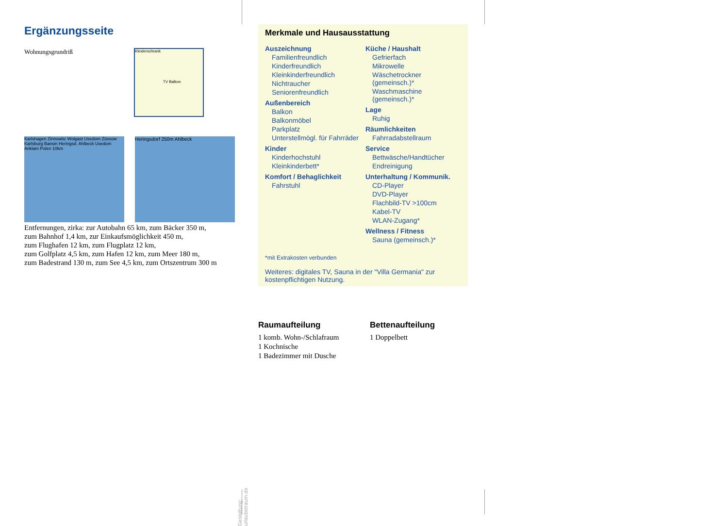Ergänzungsseite
Wohnungsgrundriß
Kleiderschrank
TV Balkon
Karlshagen Zinnowitz Wolgast Usedom Züssow Karlsburg Bansin Heringsd. Ahlbeck Usedom Anklam Polen 10km
Heringsdorf 250m Ahlbeck
Entfernungen, zirka: zur Autobahn 65 km, zum Bäcker 350 m,
zum Bahnhof 1,4 km, zur Einkaufsmöglichkeit 450 m,
zum Flughafen 12 km, zum Flugplatz 12 km,
zum Golfplatz 4,5 km, zum Hafen 12 km, zum Meer 180 m,
zum Badestrand 130 m, zum See 4,5 km, zum Ortszentrum 300 m
Merkmale und Hausausstattung
Auszeichnung
Familienfreundlich
Kinderfreundlich
Kleinkinderfreundlich
Nichtraucher
Seniorenfreundlich
Außenbereich
Balkon
Balkonmöbel
Parkplatz
Unterstellmögl. für Fahrräder
Kinder
Kinderhochstuhl
Kleinkinderbett*
Komfort / Behaglichkeit
Fahrstuhl
Küche / Haushalt
Gefrierfach
Mikrowelle
Wäschetrockner (gemeinsch.)*
Waschmaschine (gemeinsch.)*
Lage
Ruhig
Räumlichkeiten
Fahrradabstellraum
Service
Bettwäsche/Handtücher
Endreinigung
Unterhaltung / Kommunik.
CD-Player
DVD-Player
Flachbild-TV >100cm
Kabel-TV
WLAN-Zugang*
Wellness / Fitness
Sauna (gemeinsch.)*
*mit Extrakosten verbunden
Weiteres: digitales TV, Sauna in der "Villa Germania" zur kostenpflichtigen Nutzung.
Raumaufteilung
1 komb. Wohn-/Schlafraum
1 Kochnische
1 Badezimmer mit Dusche
Bettenaufteilung
1 Doppelbett
Gestaltung: urlaubstraum.de